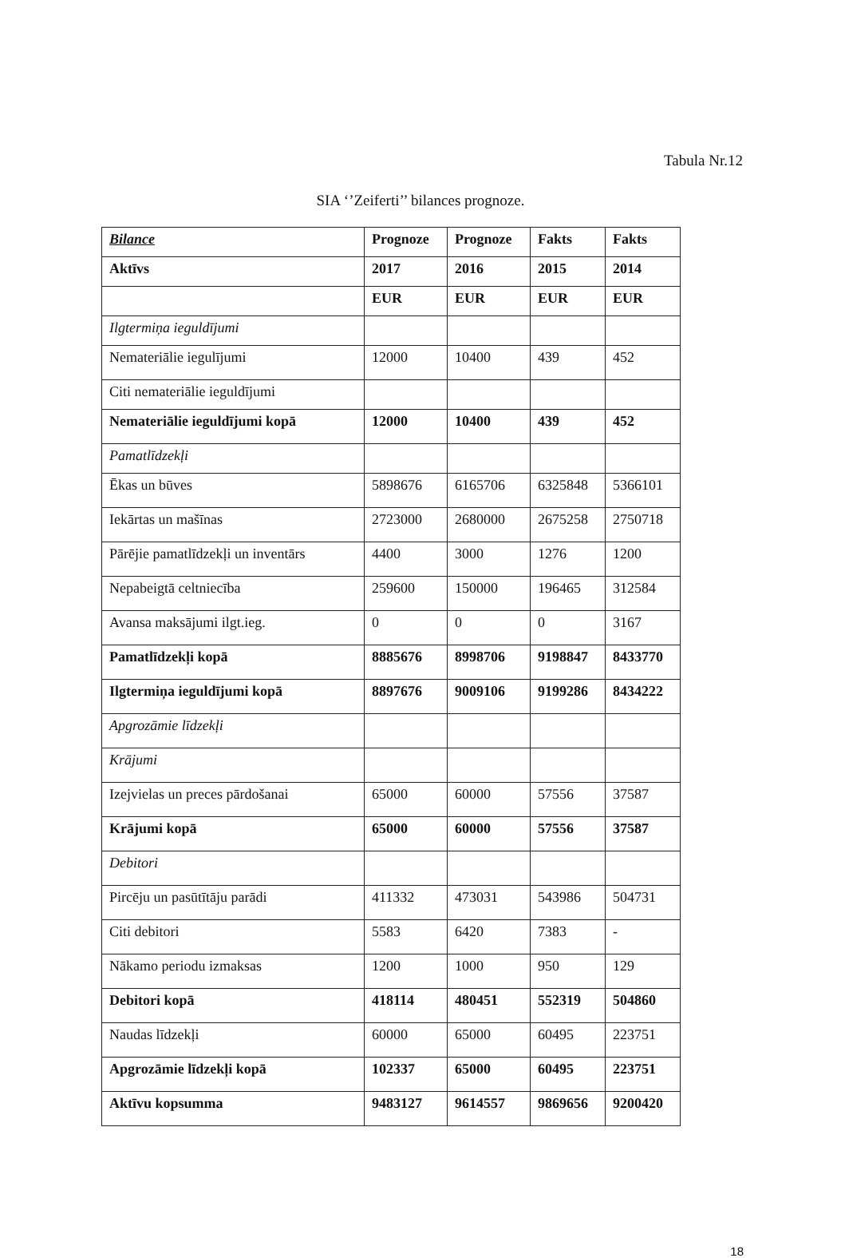Tabula Nr.12
SIA ‘’Zeiferti’’ bilances prognoze.
| Bilance | Prognoze | Prognoze | Fakts | Fakts |
| --- | --- | --- | --- | --- |
| Aktīvs | 2017 | 2016 | 2015 | 2014 |
| | EUR | EUR | EUR | EUR |
| Ilgtermiņa ieguldījumi | | | | |
| Nemateriālie iegulījumi | 12000 | 10400 | 439 | 452 |
| Citi nemateriālie ieguldījumi | | | | |
| Nemateriālie ieguldījumi kopā | 12000 | 10400 | 439 | 452 |
| Pamatlīdzekļi | | | | |
| Ēkas un būves | 5898676 | 6165706 | 6325848 | 5366101 |
| Iekārtas un mašīnas | 2723000 | 2680000 | 2675258 | 2750718 |
| Pārējie pamatlīdzekļi un inventārs | 4400 | 3000 | 1276 | 1200 |
| Nepabeigtā celtniecība | 259600 | 150000 | 196465 | 312584 |
| Avansa maksājumi ilgt.ieg. | 0 | 0 | 0 | 3167 |
| Pamatlīdzekļi kopā | 8885676 | 8998706 | 9198847 | 8433770 |
| Ilgtermiņa ieguldījumi kopā | 8897676 | 9009106 | 9199286 | 8434222 |
| Apgrozāmie līdzekļi | | | | |
| Krājumi | | | | |
| Izejvielas un preces pārdošanai | 65000 | 60000 | 57556 | 37587 |
| Krājumi kopā | 65000 | 60000 | 57556 | 37587 |
| Debitori | | | | |
| Pircēju un pasūtītāju parādi | 411332 | 473031 | 543986 | 504731 |
| Citi debitori | 5583 | 6420 | 7383 | - |
| Nākamo periodu izmaksas | 1200 | 1000 | 950 | 129 |
| Debitori kopā | 418114 | 480451 | 552319 | 504860 |
| Naudas līdzekļi | 60000 | 65000 | 60495 | 223751 |
| Apgrozāmie līdzekļi kopā | 102337 | 65000 | 60495 | 223751 |
| Aktīvu kopsumma | 9483127 | 9614557 | 9869656 | 9200420 |
18